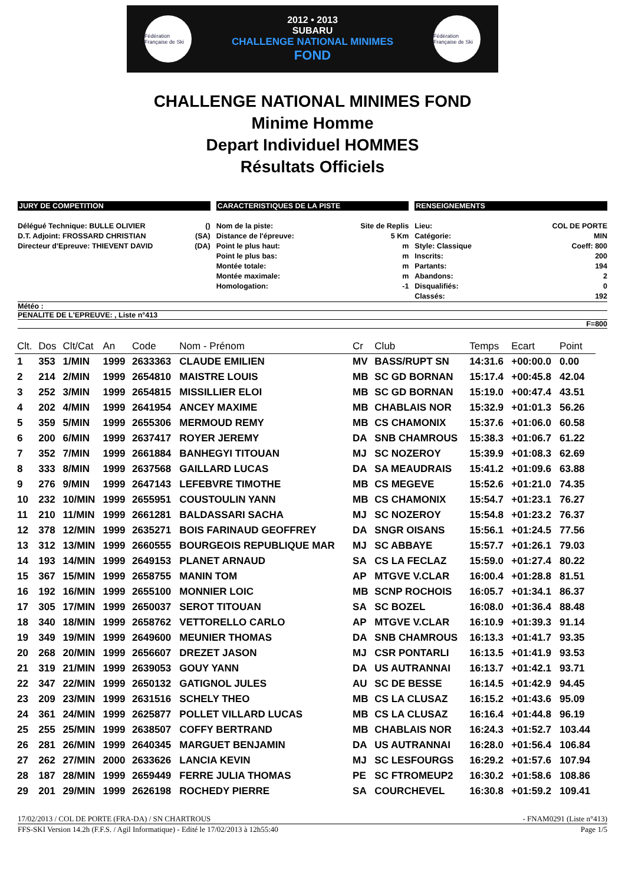Fédération Française de Ski
2012 • 2013
SUBARU
CHALLENGE NATIONAL MINIMES
FOND
Fédération Française de Ski
CHALLENGE NATIONAL MINIMES FOND
Minime Homme
Depart Individuel HOMMES
Résultats Officiels
JURY DE COMPETITION
Délégué Technique: BULLE OLIVIER ()
D.T. Adjoint: FROSSARD CHRISTIAN (SA)
Directeur d'Epreuve: THIEVENT DAVID (DA)
CARACTERISTIQUES DE LA PISTE
Nom de la piste: Site de Replis
Distance de l'épreuve: 5 Km
Point le plus haut: m
Point le plus bas: m
Montée totale: m
Montée maximale: m
Homologation: -1
RENSEIGNEMENTS
Lieu: COL DE PORTE
Catégorie: MIN
Style: Classique Coeff: 800
Inscrits: 200
Partants: 194
Abandons: 2
Disqualifiés: 0
Classés: 192
Météo :
PENALITE DE L'EPREUVE: , Liste n°413
F=800
| Clt. | Dos | Clt/Cat | An | Code | Nom - Prénom | Cr | Club | Temps | Ecart | Point |
| --- | --- | --- | --- | --- | --- | --- | --- | --- | --- | --- |
| 1 | 353 | 1/MIN | 1999 | 2633363 | CLAUDE EMILIEN | MV | BASS/RUPT SN | 14:31.6 | +00:00.0 | 0.00 |
| 2 | 214 | 2/MIN | 1999 | 2654810 | MAISTRE LOUIS | MB | SC GD BORNAN | 15:17.4 | +00:45.8 | 42.04 |
| 3 | 252 | 3/MIN | 1999 | 2654815 | MISSILLIER ELOI | MB | SC GD BORNAN | 15:19.0 | +00:47.4 | 43.51 |
| 4 | 202 | 4/MIN | 1999 | 2641954 | ANCEY MAXIME | MB | CHABLAIS NOR | 15:32.9 | +01:01.3 | 56.26 |
| 5 | 359 | 5/MIN | 1999 | 2655306 | MERMOUD REMY | MB | CS CHAMONIX | 15:37.6 | +01:06.0 | 60.58 |
| 6 | 200 | 6/MIN | 1999 | 2637417 | ROYER JEREMY | DA | SNB CHAMROUS | 15:38.3 | +01:06.7 | 61.22 |
| 7 | 352 | 7/MIN | 1999 | 2661884 | BANHEGYI TITOUAN | MJ | SC NOZEROY | 15:39.9 | +01:08.3 | 62.69 |
| 8 | 333 | 8/MIN | 1999 | 2637568 | GAILLARD LUCAS | DA | SA MEAUDRAIS | 15:41.2 | +01:09.6 | 63.88 |
| 9 | 276 | 9/MIN | 1999 | 2647143 | LEFEBVRE TIMOTHE | MB | CS MEGEVE | 15:52.6 | +01:21.0 | 74.35 |
| 10 | 232 | 10/MIN | 1999 | 2655951 | COUSTOULIN YANN | MB | CS CHAMONIX | 15:54.7 | +01:23.1 | 76.27 |
| 11 | 210 | 11/MIN | 1999 | 2661281 | BALDASSARI SACHA | MJ | SC NOZEROY | 15:54.8 | +01:23.2 | 76.37 |
| 12 | 378 | 12/MIN | 1999 | 2635271 | BOIS FARINAUD GEOFFREY | DA | SNGR OISANS | 15:56.1 | +01:24.5 | 77.56 |
| 13 | 312 | 13/MIN | 1999 | 2660555 | BOURGEOIS REPUBLIQUE MAR | MJ | SC ABBAYE | 15:57.7 | +01:26.1 | 79.03 |
| 14 | 193 | 14/MIN | 1999 | 2649153 | PLANET ARNAUD | SA | CS LA FECLAZ | 15:59.0 | +01:27.4 | 80.22 |
| 15 | 367 | 15/MIN | 1999 | 2658755 | MANIN TOM | AP | MTGVE V.CLAR | 16:00.4 | +01:28.8 | 81.51 |
| 16 | 192 | 16/MIN | 1999 | 2655100 | MONNIER LOIC | MB | SCNP ROCHOIS | 16:05.7 | +01:34.1 | 86.37 |
| 17 | 305 | 17/MIN | 1999 | 2650037 | SEROT TITOUAN | SA | SC BOZEL | 16:08.0 | +01:36.4 | 88.48 |
| 18 | 340 | 18/MIN | 1999 | 2658762 | VETTORELLO CARLO | AP | MTGVE V.CLAR | 16:10.9 | +01:39.3 | 91.14 |
| 19 | 349 | 19/MIN | 1999 | 2649600 | MEUNIER THOMAS | DA | SNB CHAMROUS | 16:13.3 | +01:41.7 | 93.35 |
| 20 | 268 | 20/MIN | 1999 | 2656607 | DREZET JASON | MJ | CSR PONTARLI | 16:13.5 | +01:41.9 | 93.53 |
| 21 | 319 | 21/MIN | 1999 | 2639053 | GOUY YANN | DA | US AUTRANNAI | 16:13.7 | +01:42.1 | 93.71 |
| 22 | 347 | 22/MIN | 1999 | 2650132 | GATIGNOL JULES | AU | SC DE BESSE | 16:14.5 | +01:42.9 | 94.45 |
| 23 | 209 | 23/MIN | 1999 | 2631516 | SCHELY THEO | MB | CS LA CLUSAZ | 16:15.2 | +01:43.6 | 95.09 |
| 24 | 361 | 24/MIN | 1999 | 2625877 | POLLET VILLARD LUCAS | MB | CS LA CLUSAZ | 16:16.4 | +01:44.8 | 96.19 |
| 25 | 255 | 25/MIN | 1999 | 2638507 | COFFY BERTRAND | MB | CHABLAIS NOR | 16:24.3 | +01:52.7 | 103.44 |
| 26 | 281 | 26/MIN | 1999 | 2640345 | MARGUET BENJAMIN | DA | US AUTRANNAI | 16:28.0 | +01:56.4 | 106.84 |
| 27 | 262 | 27/MIN | 2000 | 2633626 | LANCIA KEVIN | MJ | SC LESFOURGS | 16:29.2 | +01:57.6 | 107.94 |
| 28 | 187 | 28/MIN | 1999 | 2659449 | FERRE JULIA THOMAS | PE | SC FTROMEUP2 | 16:30.2 | +01:58.6 | 108.86 |
| 29 | 201 | 29/MIN | 1999 | 2626198 | ROCHEDY PIERRE | SA | COURCHEVEL | 16:30.8 | +01:59.2 | 109.41 |
17/02/2013 / COL DE PORTE (FRA-DA) / SN CHARTROUS - FNAM0291 (Liste n°413)
FFS-SKI Version 14.2h (F.F.S. / Agil Informatique) - Edité le 17/02/2013 à 12h55:40 Page 1/5